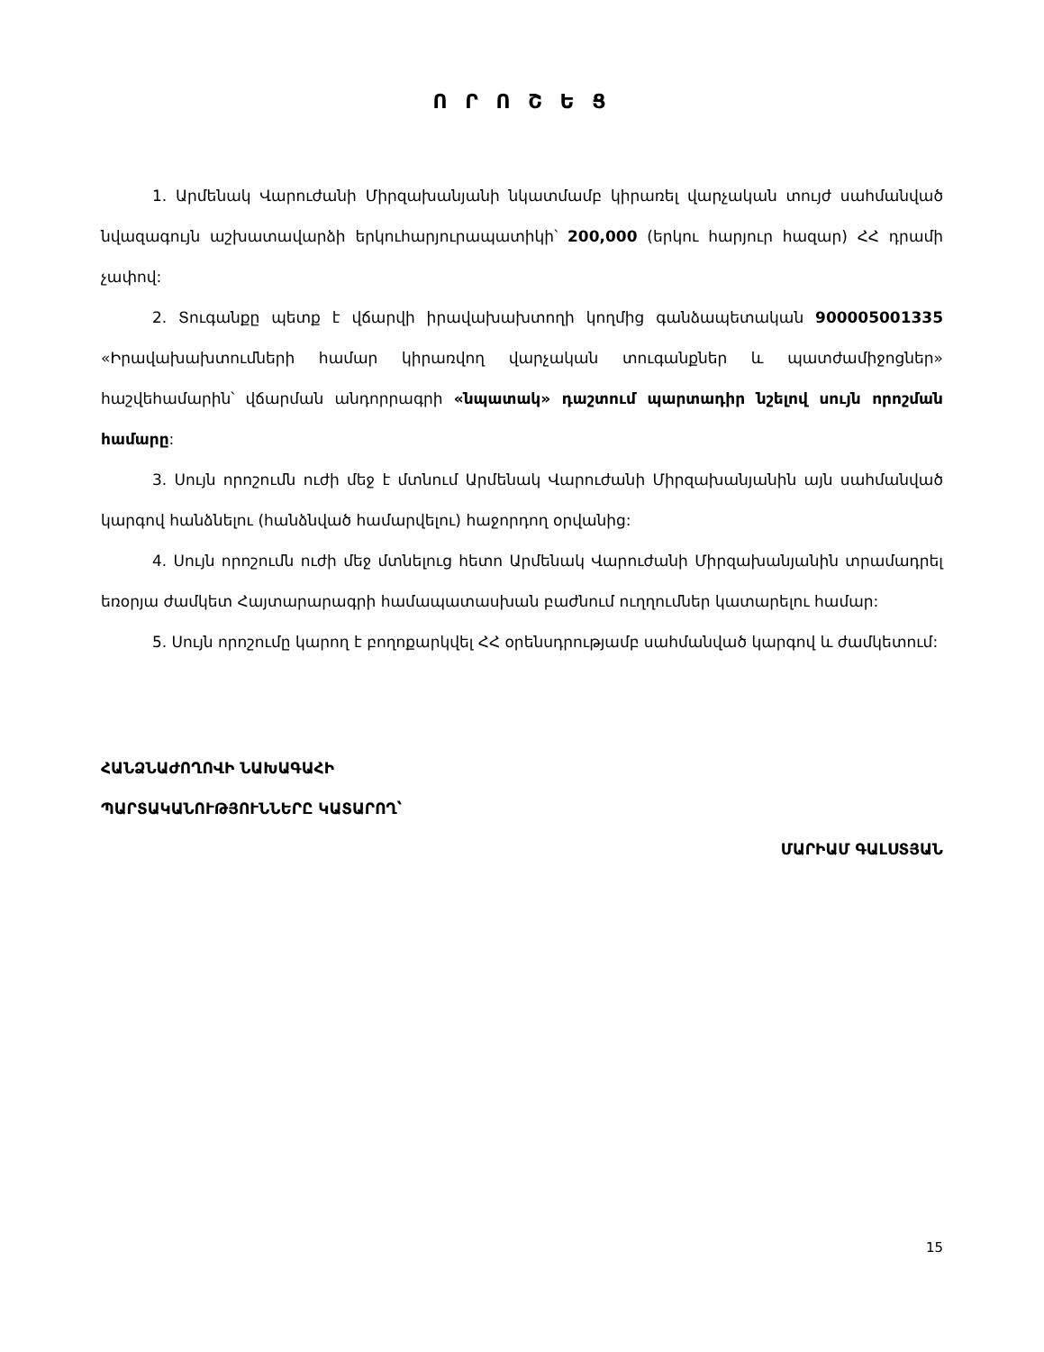Ո Ր Ո Շ Ե Ց
1. Արմենակ Վարուժանի Միրզախանյանի նկատմամբ կիրառել վարչական տույժ սահմանված նվազագույն աշխատավարձի երկուհարյուրապատիկի՝ 200,000 (երկու հարյուր հազար) ՀՀ դրամի չափով:
2. Տուգանքը պետք է վճարվի իրավախախտողի կողմից գանձապետական 900005001335 «Իրավախախտումների համար կիրառվող վարչական տուգանքներ և պատժամիջոցներ» հաշվեհամարին՝ վճարման անդորրագրի «նպատակ» դաշտում պարտադիր նշելով սույն որոշման համարը:
3. Սույն որոշումն ուժի մեջ է մտնում Արմենակ Վարուժանի Միրզախանյանին այն սահմանված կարգով հանձնելու (հանձնված համարվելու) հաջորդող օրվանից:
4. Սույն որոշումն ուժի մեջ մտնելուց հետո Արմենակ Վարուժանի Միրզախանյանին տրամադրել եռօրյա ժամկետ Հայտարարագրի համապատասխան բաժնում ուղղումներ կատարելու համար:
5. Սույն որոշումը կարող է բողոքարկվել ՀՀ օրենսդրությամբ սահմանված կարգով և ժամկետում:
ՀԱՆՁՆԱԺՈՂՈՎԻ ՆԱԽԱԳԱՀԻ
ՊԱՐՏԱԿԱՆՈՒԹՅՈՒՆՆԵՐԸ ԿԱՏԱՐՈՂ՝
ՄԱՐԻԱՄ ԳԱԼՍՏՅԱՆ
15